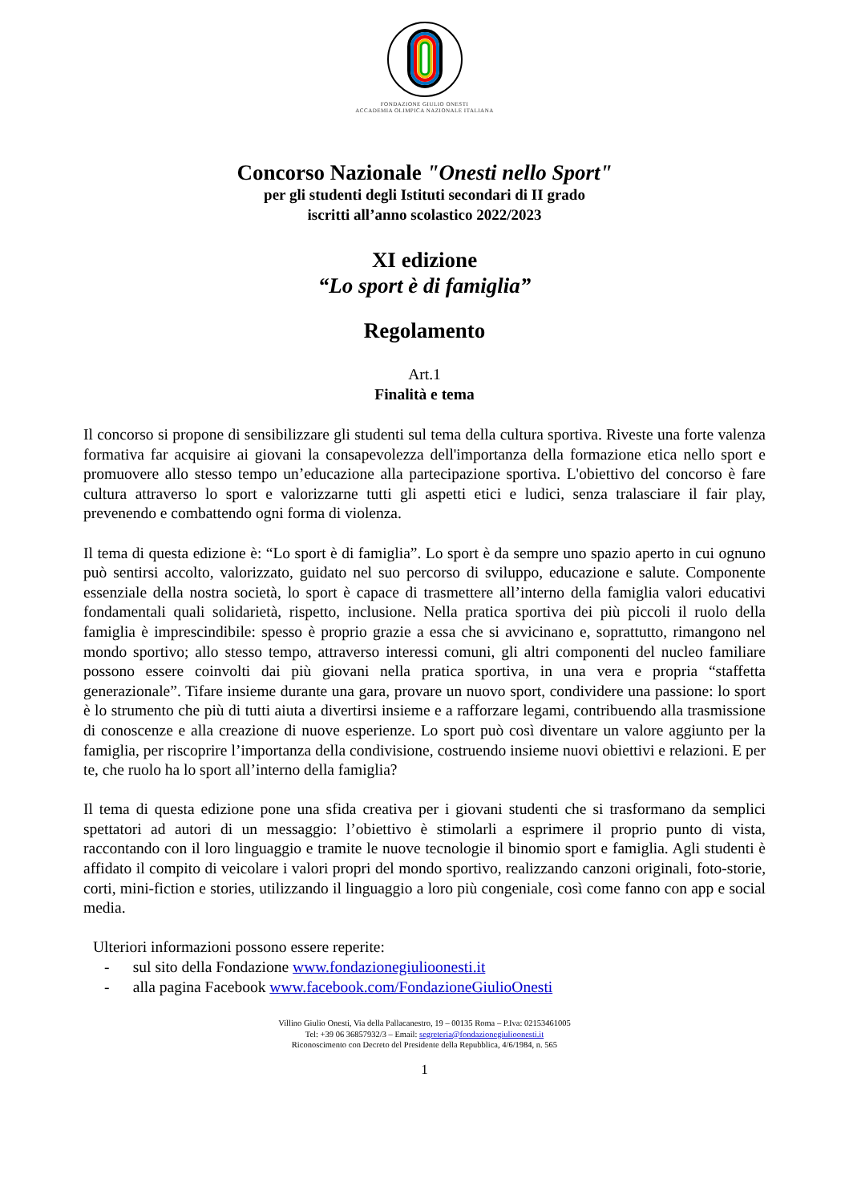FONDAZIONE GIULIO ONESTI
ACCADEMIA OLIMPICA NAZIONALE ITALIANA
Concorso Nazionale "Onesti nello Sport"
per gli studenti degli Istituti secondari di II grado
iscritti all’anno scolastico 2022/2023
XI edizione
“Lo sport è di famiglia”
Regolamento
Art.1
Finalità e tema
Il concorso si propone di sensibilizzare gli studenti sul tema della cultura sportiva. Riveste una forte valenza formativa far acquisire ai giovani la consapevolezza dell'importanza della formazione etica nello sport e promuovere allo stesso tempo un’educazione alla partecipazione sportiva. L'obiettivo del concorso è fare cultura attraverso lo sport e valorizzarne tutti gli aspetti etici e ludici, senza tralasciare il fair play, prevenendo e combattendo ogni forma di violenza.
Il tema di questa edizione è: “Lo sport è di famiglia”. Lo sport è da sempre uno spazio aperto in cui ognuno può sentirsi accolto, valorizzato, guidato nel suo percorso di sviluppo, educazione e salute. Componente essenziale della nostra società, lo sport è capace di trasmettere all’interno della famiglia valori educativi fondamentali quali solidarietà, rispetto, inclusione. Nella pratica sportiva dei più piccoli il ruolo della famiglia è imprescindibile: spesso è proprio grazie a essa che si avvicinano e, soprattutto, rimangono nel mondo sportivo; allo stesso tempo, attraverso interessi comuni, gli altri componenti del nucleo familiare possono essere coinvolti dai più giovani nella pratica sportiva, in una vera e propria “staffetta generazionale”. Tifare insieme durante una gara, provare un nuovo sport, condividere una passione: lo sport è lo strumento che più di tutti aiuta a divertirsi insieme e a rafforzare legami, contribuendo alla trasmissione di conoscenze e alla creazione di nuove esperienze. Lo sport può così diventare un valore aggiunto per la famiglia, per riscoprire l’importanza della condivisione, costruendo insieme nuovi obiettivi e relazioni. E per te, che ruolo ha lo sport all’interno della famiglia?
Il tema di questa edizione pone una sfida creativa per i giovani studenti che si trasformano da semplici spettatori ad autori di un messaggio: l’obiettivo è stimolarli a esprimere il proprio punto di vista, raccontando con il loro linguaggio e tramite le nuove tecnologie il binomio sport e famiglia. Agli studenti è affidato il compito di veicolare i valori propri del mondo sportivo, realizzando canzoni originali, foto-storie, corti, mini-fiction e stories, utilizzando il linguaggio a loro più congeniale, così come fanno con app e social media.
Ulteriori informazioni possono essere reperite:
- sul sito della Fondazione www.fondazionegiulioonesti.it
- alla pagina Facebook www.facebook.com/FondazioneGiulioOnesti
Villino Giulio Onesti, Via della Pallacanestro, 19 – 00135 Roma – P.Iva: 02153461005
Tel: +39 06 36857932/3 – Email: segreteria@fondazionegiulioonesti.it
Riconoscimento con Decreto del Presidente della Repubblica, 4/6/1984, n. 565
1